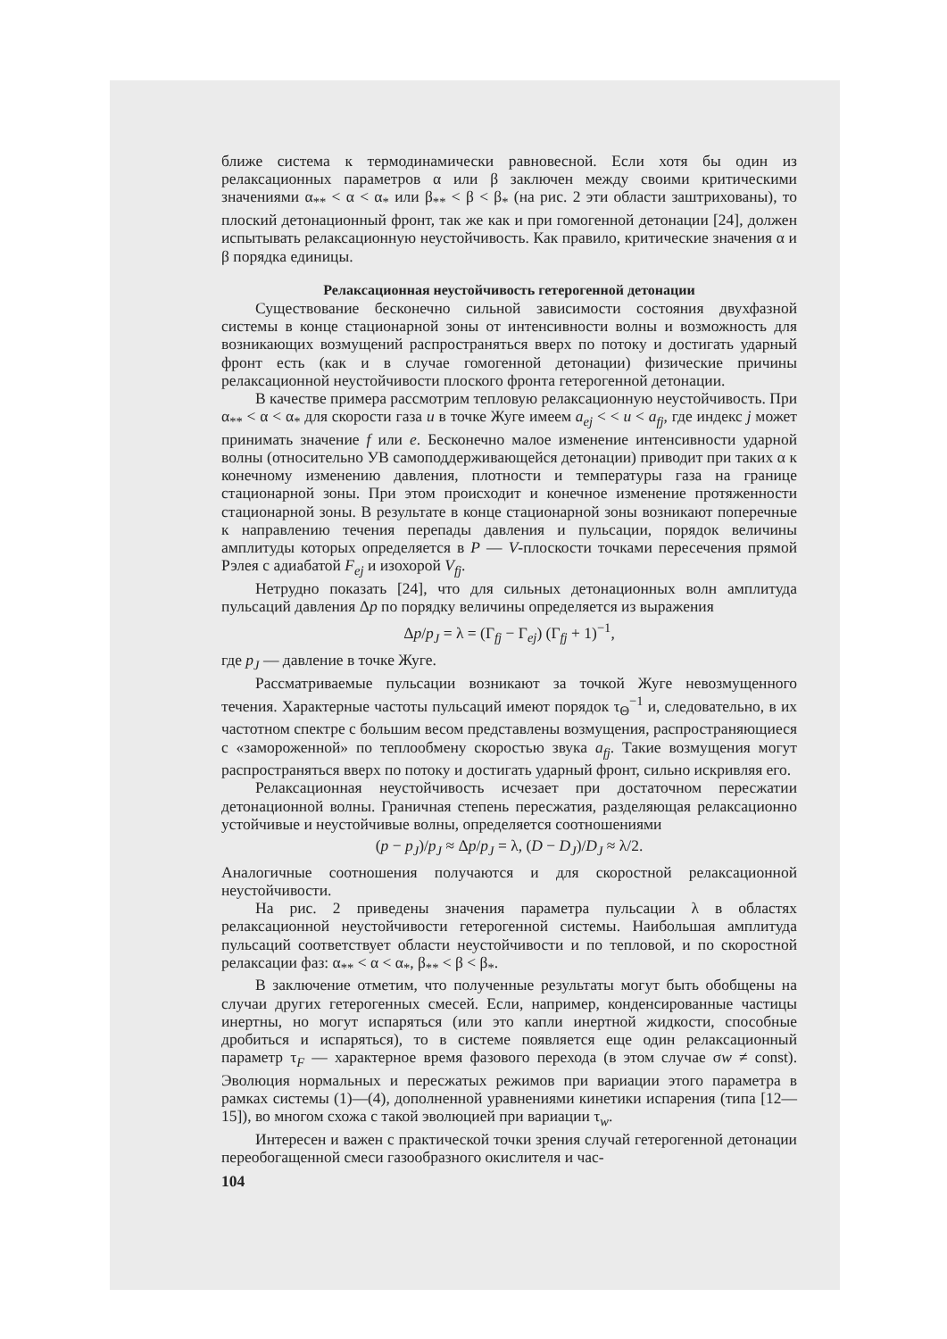ближе система к термодинамически равновесной. Если хотя бы один из релаксационных параметров α или β заключен между своими критическими значениями α<sub>**</sub> < α < α<sub>*</sub> или β<sub>**</sub> < β < β<sub>*</sub> (на рис. 2 эти области заштрихованы), то плоский детонационный фронт, так же как и при гомогенной детонации [24], должен испытывать релаксационную неустойчивость. Как правило, критические значения α и β порядка единицы.
Релаксационная неустойчивость гетерогенной детонации
Существование бесконечно сильной зависимости состояния двухфазной системы в конце стационарной зоны от интенсивности волны и возможность для возникающих возмущений распространяться вверх по потоку и достигать ударный фронт есть (как и в случае гомогенной детонации) физические причины релаксационной неустойчивости плоского фронта гетерогенной детонации.
В качестве примера рассмотрим тепловую релаксационную неустойчивость. При α<sub>**</sub> < α < α<sub>*</sub> для скорости газа u в точке Жуге имеем a<sub>ej</sub> < < u < a<sub>fj</sub>, где индекс j может принимать значение f или e. Бесконечно малое изменение интенсивности ударной волны (относительно УВ самоподдерживающейся детонации) приводит при таких α к конечному изменению давления, плотности и температуры газа на границе стационарной зоны. При этом происходит и конечное изменение протяженности стационарной зоны. В результате в конце стационарной зоны возникают поперечные к направлению течения перепады давления и пульсации, порядок величины амплитуды которых определяется в P — V-плоскости точками пересечения прямой Рэлея с адиабатой F<sub>ej</sub> и изохорой V<sub>fj</sub>.
Нетрудно показать [24], что для сильных детонационных волн амплитуда пульсаций давления Δp по порядку величины определяется из выражения
Δp/p<sub>J</sub> = λ = (Γ<sub>fj</sub> − Γ<sub>ej</sub>) (Γ<sub>fj</sub> + 1)<sup>−1</sup>,
где p<sub>J</sub> — давление в точке Жуге.
Рассматриваемые пульсации возникают за точкой Жуге невозмущенного течения. Характерные частоты пульсаций имеют порядок τ<sub>Θ</sub><sup>−1</sup> и, следовательно, в их частотном спектре с большим весом представлены возмущения, распространяющиеся с «замороженной» по теплообмену скоростью звука a<sub>fj</sub>. Такие возмущения могут распространяться вверх по потоку и достигать ударный фронт, сильно искривляя его.
Релаксационная неустойчивость исчезает при достаточном пересжатии детонационной волны. Граничная степень пересжатия, разделяющая релаксационно устойчивые и неустойчивые волны, определяется соотношениями
(p − p<sub>J</sub>)/p<sub>J</sub> ≈ Δp/p<sub>J</sub> = λ, (D − D<sub>J</sub>)/D<sub>J</sub> ≈ λ/2.
Аналогичные соотношения получаются и для скоростной релаксационной неустойчивости.
На рис. 2 приведены значения параметра пульсации λ в областях релаксационной неустойчивости гетерогенной системы. Наибольшая амплитуда пульсаций соответствует области неустойчивости и по тепловой, и по скоростной релаксации фаз: α<sub>**</sub> < α < α<sub>*</sub>, β<sub>**</sub> < β < β<sub>*</sub>.
В заключение отметим, что полученные результаты могут быть обобщены на случаи других гетерогенных смесей. Если, например, конденсированные частицы инертны, но могут испаряться (или это капли инертной жидкости, способные дробиться и испаряться), то в системе появляется еще один релаксационный параметр τ<sub>F</sub> — характерное время фазового перехода (в этом случае σw ≠ const). Эволюция нормальных и пересжатых режимов при вариации этого параметра в рамках системы (1)—(4), дополненной уравнениями кинетики испарения (типа [12—15]), во многом схожа с такой эволюцией при вариации τ<sub>w</sub>.
Интересен и важен с практической точки зрения случай гетерогенной детонации переобогащенной смеси газообразного окислителя и час-
104